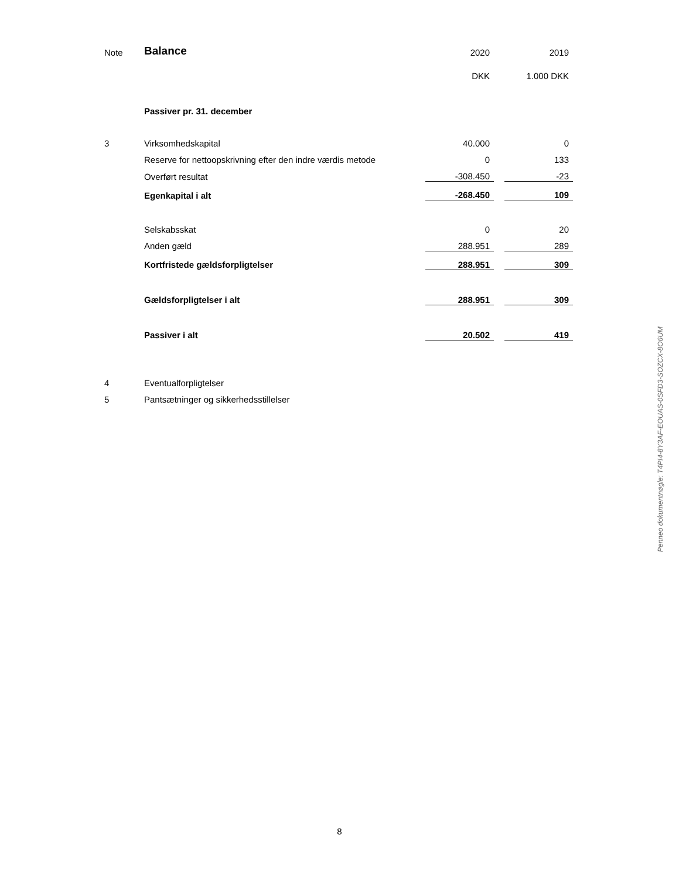| Note | Balance | 2020 | | 2019 |
| | | DKK | | 1.000 DKK |
| | Passiver pr. 31. december | | | |
| 3 | Virksomhedskapital | 40.000 | | 0 |
| | Reserve for nettoopskrivning efter den indre værdis metode | 0 | | 133 |
| | Overført resultat | -308.450 | | -23 |
| | Egenkapital i alt | -268.450 | | 109 |
| | Selskabsskat | 0 | | 20 |
| | Anden gæld | 288.951 | | 289 |
| | Kortfristede gældsforpligtelser | 288.951 | | 309 |
| | Gældsforpligtelser i alt | 288.951 | | 309 |
| | Passiver i alt | 20.502 | | 419 |
| 4 | Eventualforpligtelser | | | |
| 5 | Pantsætninger og sikkerhedsstillelser | | | |
Penneo dokumentnøgle: T4PI4-8Y3AF-EOUAS-0SFD3-SOZCX-8O6UM
8